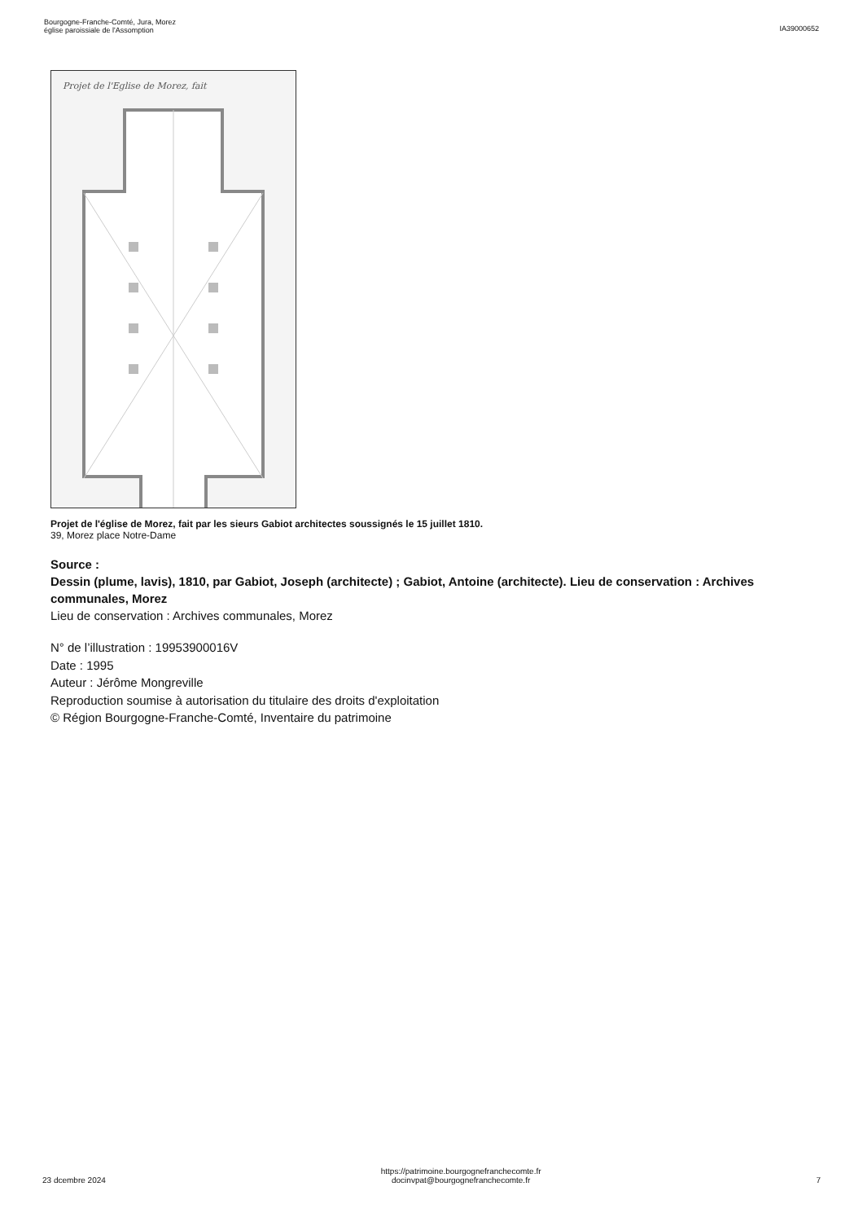Bourgogne-Franche-Comté, Jura, Morez
église paroissiale de l'Assomption
IA39000652
Projet de l'Eglise de Morez, fait
Projet de l'église de Morez, fait par les sieurs Gabiot architectes soussignés le 15 juillet 1810.
39, Morez place Notre-Dame
Source :
Dessin (plume, lavis), 1810, par Gabiot, Joseph (architecte) ; Gabiot, Antoine (architecte). Lieu de conservation : Archives communales, Morez
Lieu de conservation : Archives communales, Morez
N° de l’illustration : 19953900016V
Date : 1995
Auteur : Jérôme Mongreville
Reproduction soumise à autorisation du titulaire des droits d'exploitation
© Région Bourgogne-Franche-Comté, Inventaire du patrimoine
23 dcembre 2024
https://patrimoine.bourgognefranchecomte.fr
docinvpat@bourgognefranchecomte.fr
7